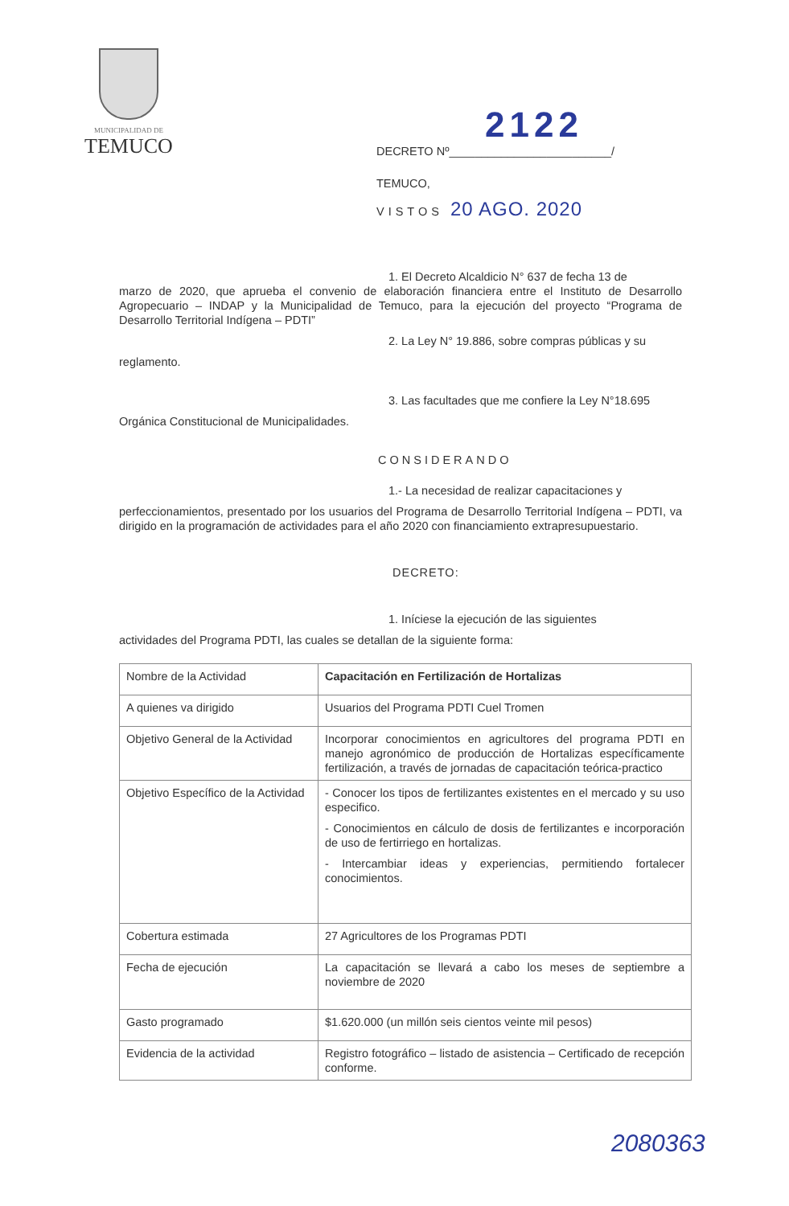MUNICIPALIDAD DE
TEMUCO
2122
DECRETO Nº_________________________/
TEMUCO,
VISTOS 20 AGO. 2020
1. El Decreto Alcaldicio N° 637 de fecha 13 de
marzo de 2020, que aprueba el convenio de elaboración financiera entre el Instituto de Desarrollo Agropecuario – INDAP y la Municipalidad de Temuco, para la ejecución del proyecto “Programa de Desarrollo Territorial Indígena – PDTI”
2. La Ley N° 19.886, sobre compras públicas y su
reglamento.
3. Las facultades que me confiere la Ley N°18.695
Orgánica Constitucional de Municipalidades.
CONSIDERANDO
1.- La necesidad de realizar capacitaciones y
perfeccionamientos, presentado por los usuarios del Programa de Desarrollo Territorial Indígena – PDTI, va dirigido en la programación de actividades para el año 2020 con financiamiento extrapresupuestario.
DECRETO:
1. Iníciese la ejecución de las siguientes
actividades del Programa PDTI, las cuales se detallan de la siguiente forma:
| Nombre de la Actividad | Capacitación en Fertilización de Hortalizas |
| A quienes va dirigido | Usuarios del Programa PDTI Cuel Tromen |
| Objetivo General de la Actividad | Incorporar conocimientos en agricultores del programa PDTI en manejo agronómico de producción de Hortalizas específicamente fertilización, a través de jornadas de capacitación teórica-practico |
| Objetivo Específico de la Actividad | - Conocer los tipos de fertilizantes existentes en el mercado y su uso especifico. - Conocimientos en cálculo de dosis de fertilizantes e incorporación de uso de fertirriego en hortalizas. - Intercambiar ideas y experiencias, permitiendo fortalecer conocimientos. |
| Cobertura estimada | 27 Agricultores de los Programas PDTI |
| Fecha de ejecución | La capacitación se llevará a cabo los meses de septiembre a noviembre de 2020 |
| Gasto programado | $1.620.000 (un millón seis cientos veinte mil pesos) |
| Evidencia de la actividad | Registro fotográfico – listado de asistencia – Certificado de recepción conforme. |
2080363